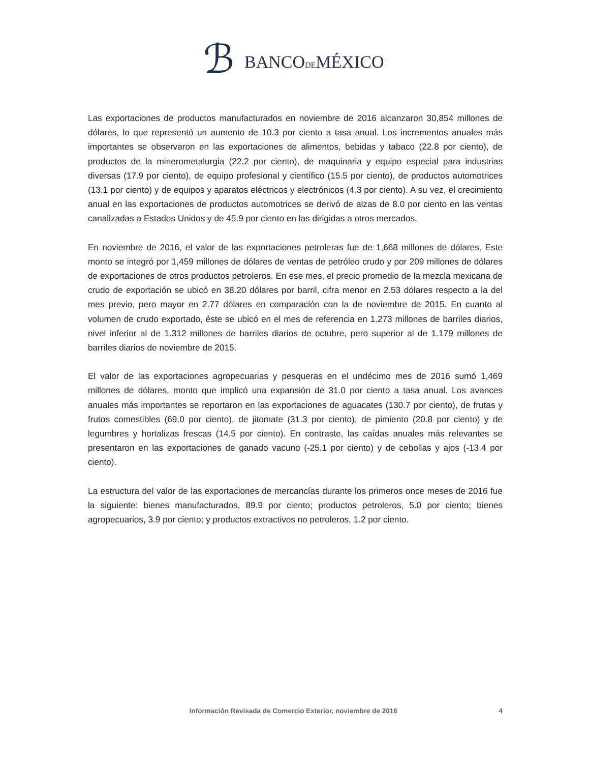ℬ
BANCODEMÉXICO
Las exportaciones de productos manufacturados en noviembre de 2016 alcanzaron 30,854 millones de dólares, lo que representó un aumento de 10.3 por ciento a tasa anual. Los incrementos anuales más importantes se observaron en las exportaciones de alimentos, bebidas y tabaco (22.8 por ciento), de productos de la minerometalurgia (22.2 por ciento), de maquinaria y equipo especial para industrias diversas (17.9 por ciento), de equipo profesional y científico (15.5 por ciento), de productos automotrices (13.1 por ciento) y de equipos y aparatos eléctricos y electrónicos (4.3 por ciento). A su vez, el crecimiento anual en las exportaciones de productos automotrices se derivó de alzas de 8.0 por ciento en las ventas canalizadas a Estados Unidos y de 45.9 por ciento en las dirigidas a otros mercados.
En noviembre de 2016, el valor de las exportaciones petroleras fue de 1,668 millones de dólares. Este monto se integró por 1,459 millones de dólares de ventas de petróleo crudo y por 209 millones de dólares de exportaciones de otros productos petroleros. En ese mes, el precio promedio de la mezcla mexicana de crudo de exportación se ubicó en 38.20 dólares por barril, cifra menor en 2.53 dólares respecto a la del mes previo, pero mayor en 2.77 dólares en comparación con la de noviembre de 2015. En cuanto al volumen de crudo exportado, éste se ubicó en el mes de referencia en 1.273 millones de barriles diarios, nivel inferior al de 1.312 millones de barriles diarios de octubre, pero superior al de 1.179 millones de barriles diarios de noviembre de 2015.
El valor de las exportaciones agropecuarias y pesqueras en el undécimo mes de 2016 sumó 1,469 millones de dólares, monto que implicó una expansión de 31.0 por ciento a tasa anual. Los avances anuales más importantes se reportaron en las exportaciones de aguacates (130.7 por ciento), de frutas y frutos comestibles (69.0 por ciento), de jitomate (31.3 por ciento), de pimiento (20.8 por ciento) y de legumbres y hortalizas frescas (14.5 por ciento). En contraste, las caídas anuales más relevantes se presentaron en las exportaciones de ganado vacuno (-25.1 por ciento) y de cebollas y ajos (-13.4 por ciento).
La estructura del valor de las exportaciones de mercancías durante los primeros once meses de 2016 fue la siguiente: bienes manufacturados, 89.9 por ciento; productos petroleros, 5.0 por ciento; bienes agropecuarios, 3.9 por ciento; y productos extractivos no petroleros, 1.2 por ciento.
Información Revisada de Comercio Exterior, noviembre de 2016 4